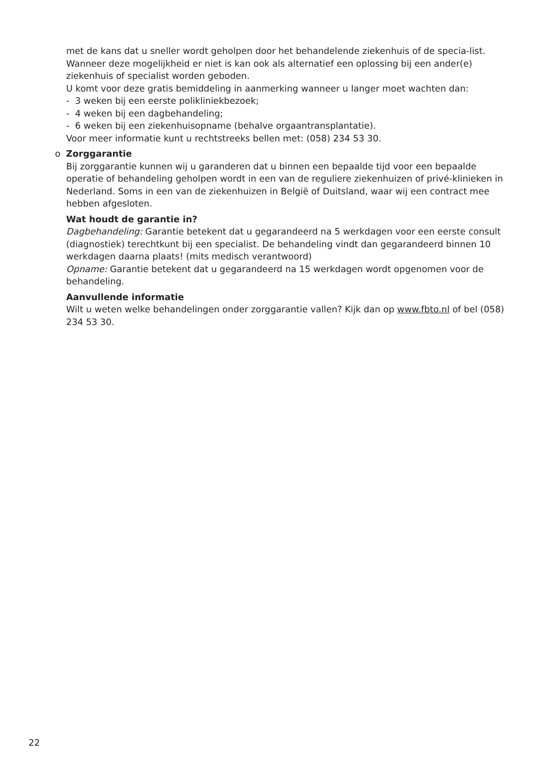met de kans dat u sneller wordt geholpen door het behandelende ziekenhuis of de specia-list. Wanneer deze mogelijkheid er niet is kan ook als alternatief een oplossing bij een ander(e) ziekenhuis of specialist worden geboden.
U komt voor deze gratis bemiddeling in aanmerking wanneer u langer moet wachten dan:
- 3 weken bij een eerste polikliniekbezoek;
- 4 weken bij een dagbehandeling;
- 6 weken bij een ziekenhuisopname (behalve orgaantransplantatie).
Voor meer informatie kunt u rechtstreeks bellen met: (058) 234 53 30.
o Zorggarantie
Bij zorggarantie kunnen wij u garanderen dat u binnen een bepaalde tijd voor een bepaalde operatie of behandeling geholpen wordt in een van de reguliere ziekenhuizen of privé-klinieken in Nederland. Soms in een van de ziekenhuizen in België of Duitsland, waar wij een contract mee hebben afgesloten.
Wat houdt de garantie in?
Dagbehandeling: Garantie betekent dat u gegarandeerd na 5 werkdagen voor een eerste consult (diagnostiek) terechtkunt bij een specialist. De behandeling vindt dan gegarandeerd binnen 10 werkdagen daarna plaats! (mits medisch verantwoord)
Opname: Garantie betekent dat u gegarandeerd na 15 werkdagen wordt opgenomen voor de behandeling.
Aanvullende informatie
Wilt u weten welke behandelingen onder zorggarantie vallen? Kijk dan op www.fbto.nl of bel (058) 234 53 30.
22